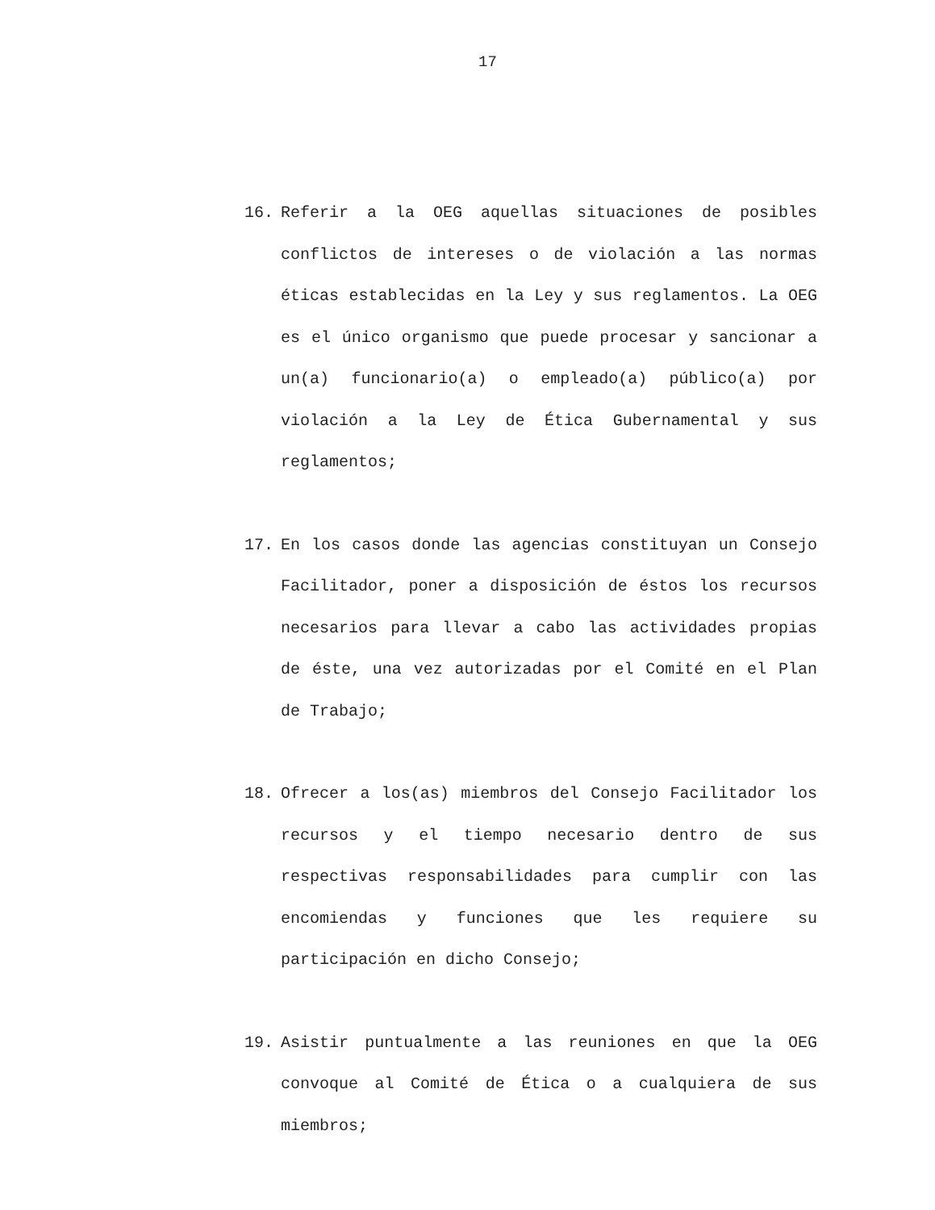17
16. Referir a la OEG aquellas situaciones de posibles conflictos de intereses o de violación a las normas éticas establecidas en la Ley y sus reglamentos. La OEG es el único organismo que puede procesar y sancionar a un(a) funcionario(a) o empleado(a) público(a) por violación a la Ley de Ética Gubernamental y sus reglamentos;
17. En los casos donde las agencias constituyan un Consejo Facilitador, poner a disposición de éstos los recursos necesarios para llevar a cabo las actividades propias de éste, una vez autorizadas por el Comité en el Plan de Trabajo;
18. Ofrecer a los(as) miembros del Consejo Facilitador los recursos y el tiempo necesario dentro de sus respectivas responsabilidades para cumplir con las encomiendas y funciones que les requiere su participación en dicho Consejo;
19. Asistir puntualmente a las reuniones en que la OEG convoque al Comité de Ética o a cualquiera de sus miembros;